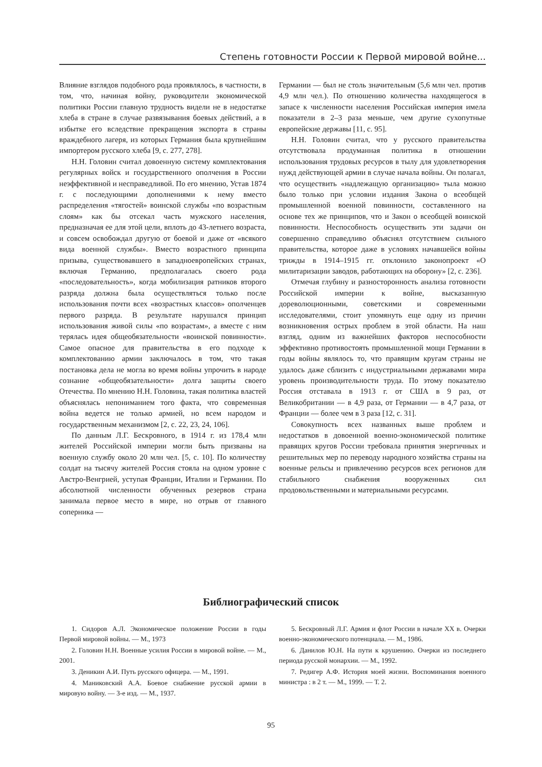Степень готовности России к Первой мировой войне...
Влияние взглядов подобного рода проявлялось, в частности, в том, что, начиная войну, руководители экономической политики России главную трудность видели не в недостатке хлеба в стране в случае развязывания боевых действий, а в избытке его вследствие прекращения экспорта в страны враждебного лагеря, из которых Германия была крупнейшим импортером русского хлеба [9, с. 277, 278].
Н.Н. Головин считал довоенную систему комплектования регулярных войск и государственного ополчения в России неэффективной и несправедливой. По его мнению, Устав 1874 г. с последующими дополнениями к нему вместо распределения «тягостей» воинской службы «по возрастным слоям» как бы отсекал часть мужского населения, предназначая ее для этой цели, вплоть до 43-летнего возраста, и совсем освобождал другую от боевой и даже от «всякого вида военной службы». Вместо возрастного принципа призыва, существовавшего в западноевропейских странах, включая Германию, предполагалась своего рода «последовательность», когда мобилизация ратников второго разряда должна была осуществляться только после использования почти всех «возрастных классов» ополченцев первого разряда. В результате нарушался принцип использования живой силы «по возрастам», а вместе с ним терялась идея общеобязательности «воинской повинности». Самое опасное для правительства в его подходе к комплектованию армии заключалось в том, что такая постановка дела не могла во время войны упрочить в народе сознание «общеобязательности» долга защиты своего Отечества. По мнению Н.Н. Головина, такая политика властей объяснялась непониманием того факта, что современная война ведется не только армией, но всем народом и государственным механизмом [2, с. 22, 23, 24, 106].
По данным Л.Г. Бескровного, в 1914 г. из 178,4 млн жителей Российской империи могли быть призваны на военную службу около 20 млн чел. [5, с. 10]. По количеству солдат на тысячу жителей Россия стояла на одном уровне с Австро-Венгрией, уступая Франции, Италии и Германии. По абсолютной численности обученных резервов страна занимала первое место в мире, но отрыв от главного соперника —
Германии — был не столь значительным (5,6 млн чел. против 4,9 млн чел.). По отношению количества находящегося в запасе к численности населения Российская империя имела показатели в 2–3 раза меньше, чем другие сухопутные европейские державы [11, с. 95].
Н.Н. Головин считал, что у русского правительства отсутствовала продуманная политика в отношении использования трудовых ресурсов в тылу для удовлетворения нужд действующей армии в случае начала войны. Он полагал, что осуществить «надлежащую организацию» тыла можно было только при условии издания Закона о всеобщей промышленной военной повинности, составленного на основе тех же принципов, что и Закон о всеобщей воинской повинности. Неспособность осуществить эти задачи он совершенно справедливо объяснял отсутствием сильного правительства, которое даже в условиях начавшейся войны трижды в 1914–1915 гг. отклонило законопроект «О милитаризации заводов, работающих на оборону» [2, с. 236].
Отмечая глубину и разносторонность анализа готовности Российской империи к войне, высказанную дореволюционными, советскими и современными исследователями, стоит упомянуть еще одну из причин возникновения острых проблем в этой области. На наш взгляд, одним из важнейших факторов неспособности эффективно противостоять промышленной мощи Германии в годы войны являлось то, что правящим кругам страны не удалось даже сблизить с индустриальными державами мира уровень производительности труда. По этому показателю Россия отставала в 1913 г. от США в 9 раз, от Великобритании — в 4,9 раза, от Германии — в 4,7 раза, от Франции — более чем в 3 раза [12, с. 31].
Совокупность всех названных выше проблем и недостатков в довоенной военно-экономической политике правящих кругов России требовала принятия энергичных и решительных мер по переводу народного хозяйства страны на военные рельсы и привлечению ресурсов всех регионов для стабильного снабжения вооруженных сил продовольственными и материальными ресурсами.
Библиографический список
1. Сидоров А.Л. Экономическое положение России в годы Первой мировой войны. — М., 1973
2. Головин Н.Н. Военные усилия России в мировой войне. — М., 2001.
3. Деникин А.И. Путь русского офицера. — М., 1991.
4. Маниковский А.А. Боевое снабжение русской армии в мировую войну. — 3-е изд. — М., 1937.
5. Бескровный Л.Г. Армия и флот России в начале XX в. Очерки военно-экономического потенциала. — М., 1986.
6. Данилов Ю.Н. На пути к крушению. Очерки из последнего периода русской монархии. — М., 1992.
7. Редигер А.Ф. История моей жизни. Воспоминания военного министра : в 2 т. — М., 1999. — Т. 2.
95